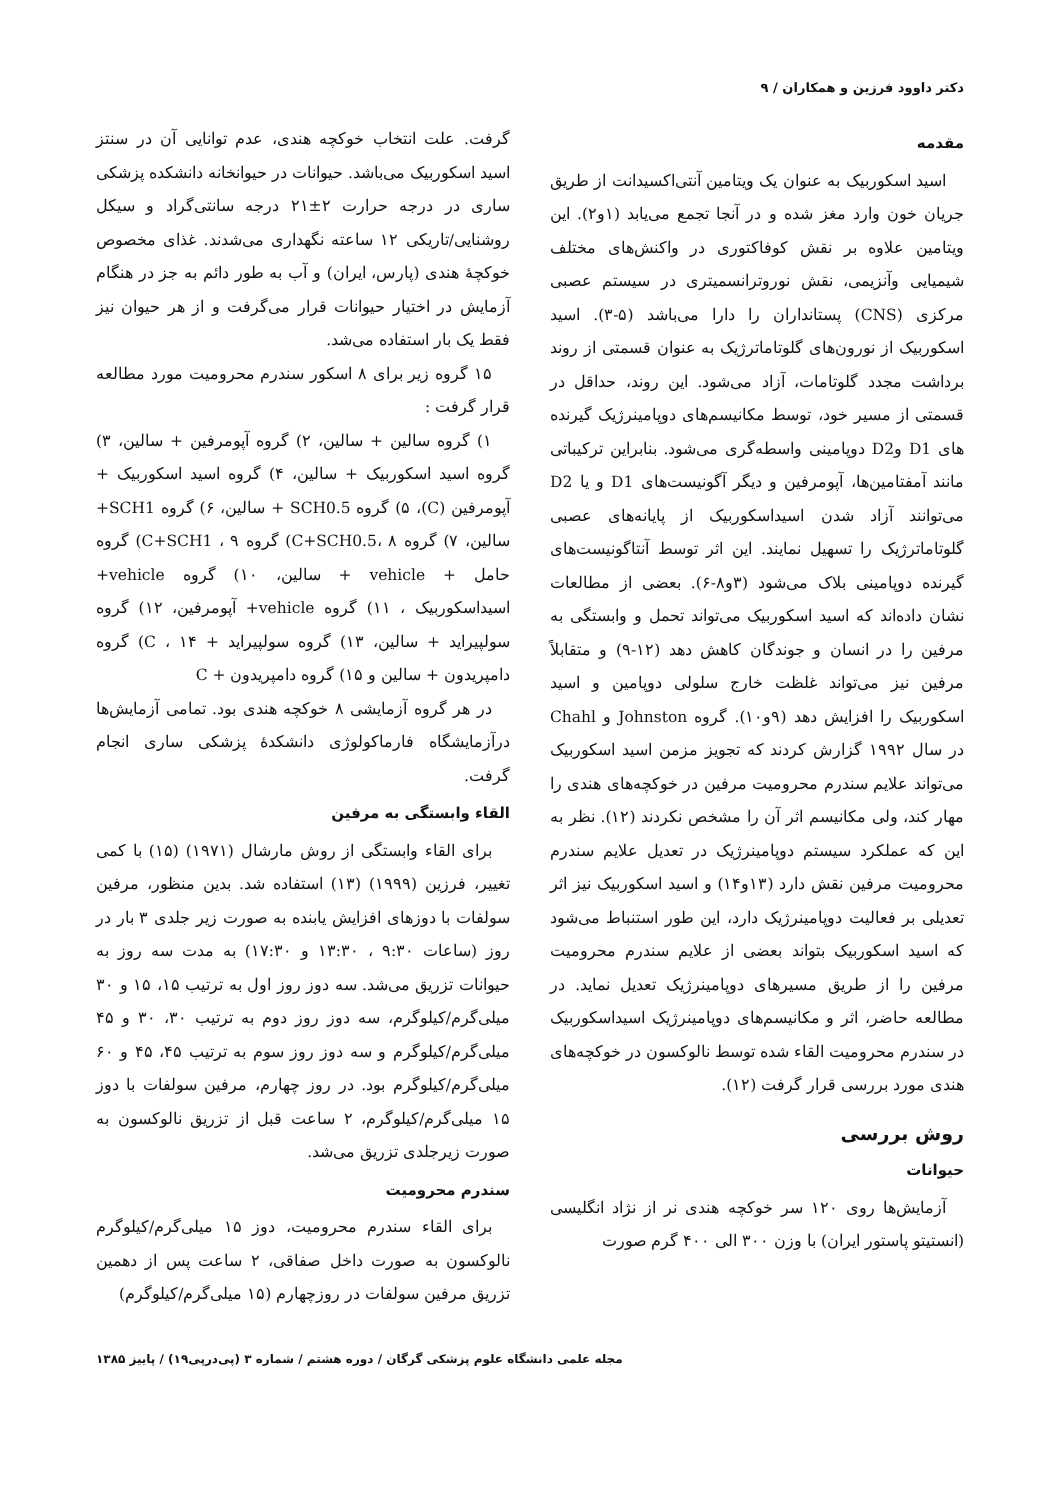دکتر داوود فرزین و همکاران / ۹
مقدمه
اسید اسکوربیک به عنوان یک ویتامین آنتی‌اکسیدانت از طریق جریان خون وارد مغز شده و در آنجا تجمع می‌یابد (۱و۲). این ویتامین علاوه بر نقش کوفاکتوری در واکنش‌های مختلف شیمیایی وآنزیمی، نقش نوروترانسمیتری در سیستم عصبی مرکزی (CNS) پستانداران را دارا می‌باشد (۵-۳). اسید اسکوربیک از نورون‌های گلوتاماترژیک به عنوان قسمتی از روند برداشت مجدد گلوتامات، آزاد می‌شود. این روند، حداقل در قسمتی از مسیر خود، توسط مکانیسم‌های دوپامینرژیک گیرنده های D1 وD2 دوپامینی واسطه‌گری می‌شود. بنابراین ترکیباتی مانند آمفتامین‌ها، آپومرفین و دیگر آگونیست‌های D1 و یا D2 می‌توانند آزاد شدن اسیداسکوربیک از پایانه‌های عصبی گلوتاماترژیک را تسهیل نمایند. این اثر توسط آنتاگونیست‌های گیرنده دوپامینی بلاک می‌شود (۳و۸-۶). بعضی از مطالعات نشان داده‌اند که اسید اسکوربیک می‌تواند تحمل و وابستگی به مرفین را در انسان و جوندگان کاهش دهد (۱۲-۹) و متقابلاً مرفین نیز می‌تواند غلظت خارج سلولی دوپامین و اسید اسکوربیک را افزایش دهد (۹و۱۰). گروه Johnston و Chahl در سال ۱۹۹۲ گزارش کردند که تجویز مزمن اسید اسکوربیک می‌تواند علایم سندرم محرومیت مرفین در خوکچه‌های هندی را مهار کند، ولی مکانیسم اثر آن را مشخص نکردند (۱۲). نظر به این که عملکرد سیستم دوپامینرژیک در تعدیل علایم سندرم محرومیت مرفین نقش دارد (۱۳و۱۴) و اسید اسکوربیک نیز اثر تعدیلی بر فعالیت دوپامینرژیک دارد، این طور استنباط می‌شود که اسید اسکوربیک بتواند بعضی از علایم سندرم محرومیت مرفین را از طریق مسیرهای دوپامینرژیک تعدیل نماید. در مطالعه حاضر، اثر و مکانیسم‌های دوپامینرژیک اسیداسکوربیک در سندرم محرومیت القاء شده توسط نالوکسون در خوکچه‌های هندی مورد بررسی قرار گرفت (۱۲).
روش بررسی
حیوانات
آزمایش‌ها روی ۱۲۰ سر خوکچه هندی نر از نژاد انگلیسی (انستیتو پاستور ایران) با وزن ۳۰۰ الی ۴۰۰ گرم صورت
گرفت. علت انتخاب خوکچه هندی، عدم توانایی آن در سنتز اسید اسکوربیک می‌باشد. حیوانات در حیوانخانه دانشکده پزشکی ساری در درجه حرارت ۲±۲۱ درجه سانتی‌گراد و سیکل روشنایی/تاریکی ۱۲ ساعته نگهداری می‌شدند. غذای مخصوص خوکچهٔ هندی (پارس، ایران) و آب به طور دائم به جز در هنگام آزمایش در اختیار حیوانات قرار می‌گرفت و از هر حیوان نیز فقط یک بار استفاده می‌شد.
۱۵ گروه زیر برای ۸ اسکور سندرم محرومیت مورد مطالعه قرار گرفت :
۱) گروه سالین + سالین، ۲) گروه آپومرفین + سالین، ۳) گروه اسید اسکوربیک + سالین، ۴) گروه اسید اسکوربیک + آپومرفین (C)، ۵) گروه SCH0.5 + سالین، ۶) گروه SCH1+ سالین، ۷) گروه C+SCH0.5، ۸) گروه C+SCH1 ، ۹) گروه حامل + vehicle + سالین، ۱۰) گروه vehicle+ اسیداسکوربیک ، ۱۱) گروه vehicle+ آپومرفین، ۱۲) گروه سولپیراید + سالین، ۱۳) گروه سولپیراید + C ، ۱۴) گروه دامپریدون + سالین و ۱۵) گروه دامپریدون + C
در هر گروه آزمایشی ۸ خوکچه هندی بود. تمامی آزمایش‌ها درآزمایشگاه فارماکولوژی دانشکدهٔ پزشکی ساری انجام گرفت.
القاء وابستگی به مرفین
برای القاء وابستگی از روش مارشال (۱۹۷۱) (۱۵) با کمی تغییر، فرزین (۱۹۹۹) (۱۳) استفاده شد. بدین منظور، مرفین سولفات با دوزهای افزایش یابنده به صورت زیر جلدی ۳ بار در روز (ساعات ۹:۳۰ ، ۱۳:۳۰ و ۱۷:۳۰) به مدت سه روز به حیوانات تزریق می‌شد. سه دوز روز اول به ترتیب ۱۵، ۱۵ و ۳۰ میلی‌گرم/کیلوگرم، سه دوز روز دوم به ترتیب ۳۰، ۳۰ و ۴۵ میلی‌گرم/کیلوگرم و سه دوز روز سوم به ترتیب ۴۵، ۴۵ و ۶۰ میلی‌گرم/کیلوگرم بود. در روز چهارم، مرفین سولفات با دوز ۱۵ میلی‌گرم/کیلوگرم، ۲ ساعت قبل از تزریق نالوکسون به صورت زیرجلدی تزریق می‌شد.
سندرم محرومیت
برای القاء سندرم محرومیت، دوز ۱۵ میلی‌گرم/کیلوگرم نالوکسون به صورت داخل صفاقی، ۲ ساعت پس از دهمین تزریق مرفین سولفات در روزچهارم (۱۵ میلی‌گرم/کیلوگرم)
مجله علمی دانشگاه علوم پزشکی گرگان / دوره هشتم / شماره ۳ (پی‌درپی۱۹) / پاییز ۱۳۸۵